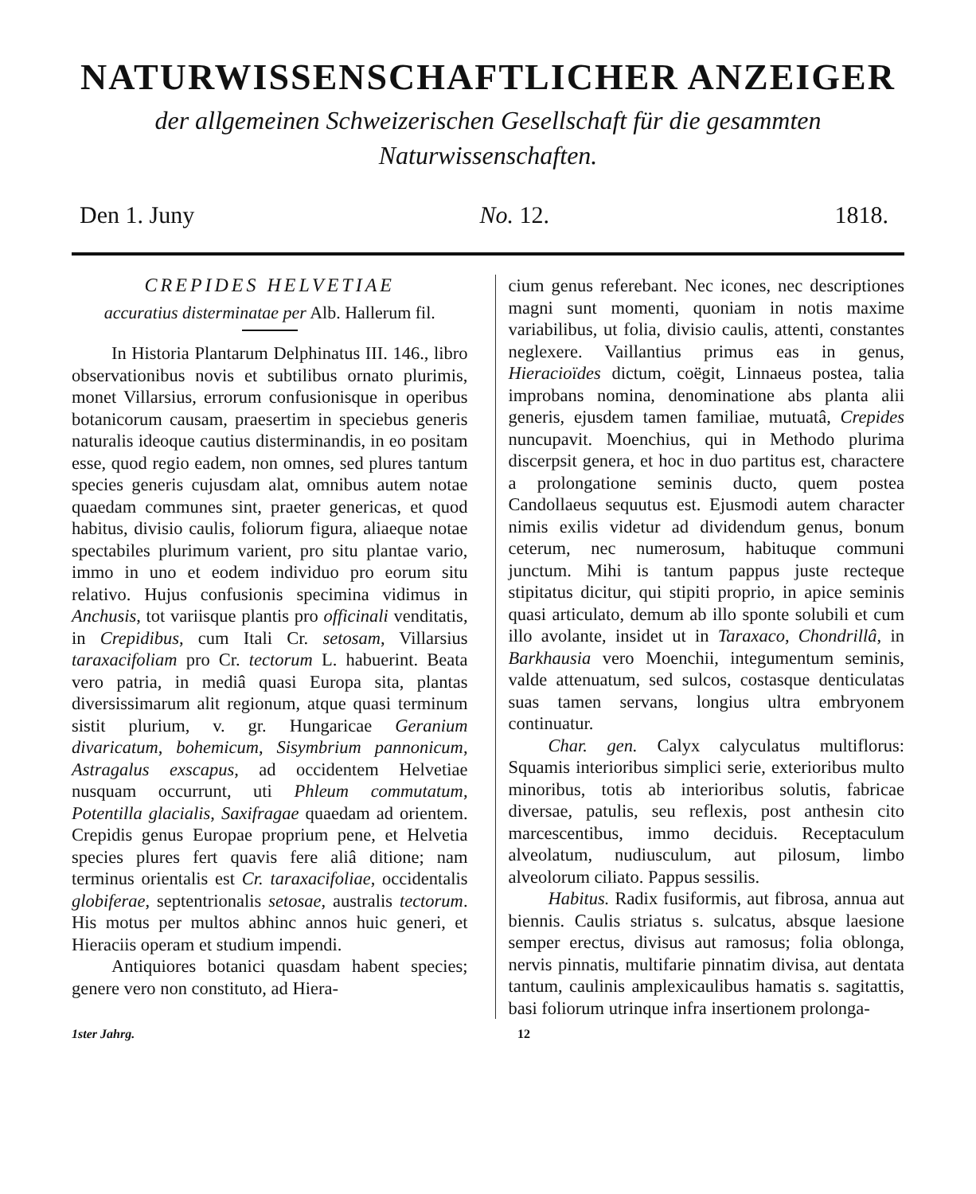NATURWISSENSCHAFTLICHER ANZEIGER
der allgemeinen Schweizerischen Gesellschaft für die gesammten
Naturwissenschaften.
Den 1. Juny No. 12. 1818.
CREPIDES HELVETIAE
accuratius disterminatae per Alb. Hallerum fil.
In Historia Plantarum Delphinatus III. 146., libro observationibus novis et subtilibus ornato plurimis, monet Villarsius, errorum confusionisque in operibus botanicorum causam, praesertim in speciebus generis naturalis ideoque cautius disterminandis, in eo positam esse, quod regio eadem, non omnes, sed plures tantum species generis cujusdam alat, omnibus autem notae quaedam communes sint, praeter genericas, et quod habitus, divisio caulis, foliorum figura, aliaeque notae spectabiles plurimum varient, pro situ plantae vario, immo in uno et eodem individuo pro eorum situ relativo. Hujus confusionis specimina vidimus in Anchusis, tot variisque plantis pro officinali venditatis, in Crepidibus, cum Itali Cr. setosam, Villarsius taraxacifoliam pro Cr. tectorum L. habuerint. Beata vero patria, in mediâ quasi Europa sita, plantas diversissimarum alit regionum, atque quasi terminum sistit plurium, v. gr. Hungaricae Geranium divaricatum, bohemicum, Sisymbrium pannonicum, Astragalus exscapus, ad occidentem Helvetiae nusquam occurrunt, uti Phleum commutatum, Potentilla glacialis, Saxifragae quaedam ad orientem. Crepidis genus Europae proprium pene, et Helvetia species plures fert quavis fere aliâ ditione; nam terminus orientalis est Cr. taraxacifoliae, occidentalis globiferae, septentrionalis setosae, australis tectorum. His motus per multos abhinc annos huic generi, et Hieraciis operam et studium impendi.
Antiquiores botanici quasdam habent species; genere vero non constituto, ad Hiera-
cium genus referebant. Nec icones, nec descriptiones magni sunt momenti, quoniam in notis maxime variabilibus, ut folia, divisio caulis, attenti, constantes neglexere. Vaillantius primus eas in genus, Hieracioïdes dictum, coëgit, Linnaeus postea, talia improbans nomina, denominatione abs planta alii generis, ejusdem tamen familiae, mutuatâ, Crepides nuncupavit. Moenchius, qui in Methodo plurima discerpsit genera, et hoc in duo partitus est, charactere a prolongatione seminis ducto, quem postea Candollaeus sequutus est. Ejusmodi autem character nimis exilis videtur ad dividendum genus, bonum ceterum, nec numerosum, habituque communi junctum. Mihi is tantum pappus juste recteque stipitatus dicitur, qui stipiti proprio, in apice seminis quasi articulato, demum ab illo sponte solubili et cum illo avolante, insidet ut in Taraxaco, Chondrillâ, in Barkhausia vero Moenchii, integumentum seminis, valde attenuatum, sed sulcos, costasque denticulatas suas tamen servans, longius ultra embryonem continuatur.
Char. gen. Calyx calyculatus multiflorus: Squamis interioribus simplici serie, exterioribus multo minoribus, totis ab interioribus solutis, fabricae diversae, patulis, seu reflexis, post anthesin cito marcescentibus, immo deciduis. Receptaculum alveolatum, nudiusculum, aut pilosum, limbo alveolorum ciliato. Pappus sessilis.
Habitus. Radix fusiformis, aut fibrosa, annua aut biennis. Caulis striatus s. sulcatus, absque laesione semper erectus, divisus aut ramosus; folia oblonga, nervis pinnatis, multifarie pinnatim divisa, aut dentata tantum, caulinis amplexicaulibus hamatis s. sagitattis, basi foliorum utrinque infra insertionem prolonga-
1ster Jahrg. 12